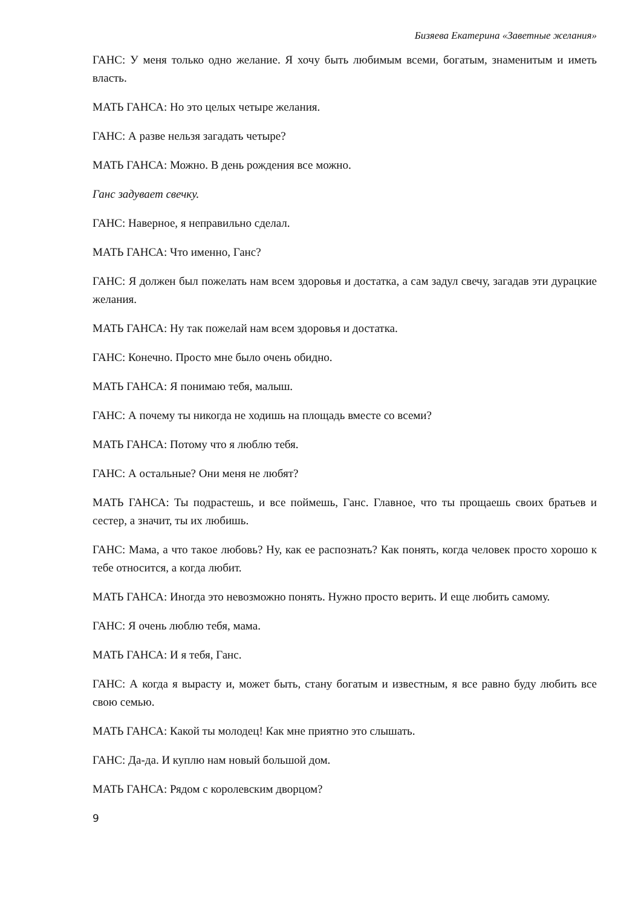Бизяева Екатерина «Заветные желания»
ГАНС: У меня только одно желание. Я хочу быть любимым всеми, богатым, знаменитым и иметь власть.
МАТЬ ГАНСА: Но это целых четыре желания.
ГАНС: А разве нельзя загадать четыре?
МАТЬ ГАНСА: Можно. В день рождения все можно.
Ганс задувает свечку.
ГАНС: Наверное, я неправильно сделал.
МАТЬ ГАНСА: Что именно, Ганс?
ГАНС: Я должен был пожелать нам всем здоровья и достатка, а сам задул свечу, загадав эти дурацкие желания.
МАТЬ ГАНСА: Ну так пожелай нам всем здоровья и достатка.
ГАНС: Конечно. Просто мне было очень обидно.
МАТЬ ГАНСА: Я понимаю тебя, малыш.
ГАНС: А почему ты никогда не ходишь на площадь вместе со всеми?
МАТЬ ГАНСА: Потому что я люблю тебя.
ГАНС: А остальные? Они меня не любят?
МАТЬ ГАНСА: Ты подрастешь, и все поймешь, Ганс. Главное, что ты прощаешь своих братьев и сестер, а значит, ты их любишь.
ГАНС: Мама, а что такое любовь? Ну, как ее распознать? Как понять, когда человек просто хорошо к тебе относится, а когда любит.
МАТЬ ГАНСА: Иногда это невозможно понять. Нужно просто верить. И еще любить самому.
ГАНС: Я очень люблю тебя, мама.
МАТЬ ГАНСА: И я тебя, Ганс.
ГАНС: А когда я вырасту и, может быть, стану богатым и известным, я все равно буду любить все свою семью.
МАТЬ ГАНСА: Какой ты молодец! Как мне приятно это слышать.
ГАНС: Да-да. И куплю нам новый большой дом.
МАТЬ ГАНСА: Рядом с королевским дворцом?
9